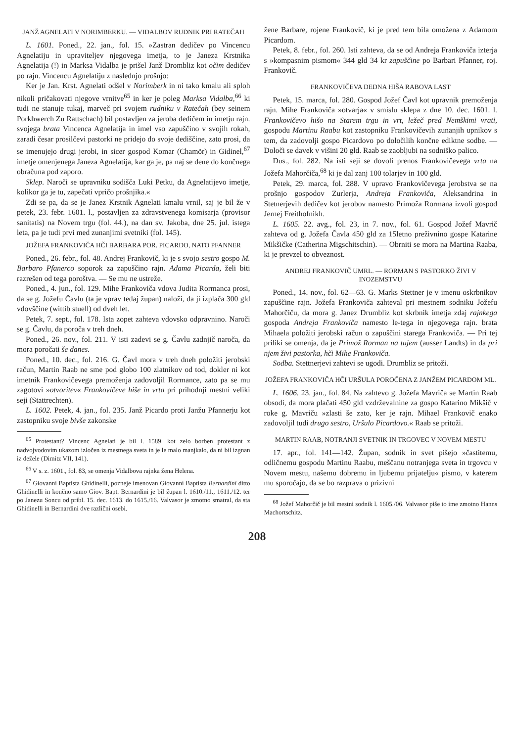JANŽ AGNELATI V NORIMBERKU. — VIDALBOV RUDNIK PRI RATEČAH
L. 1601. Poned., 22. jan., fol. 15. »Zastran dedičev po Vincencu Agnelatiju in upraviteljev njegovega imetja, to je Janeza Krstnika Agnelatija (!) in Marksa Vidalba je prišel Janž Drombliz kot očim dedičev po rajn. Vincencu Agnelatiju z naslednjo prošnjo:
Ker je Jan. Krst. Agnelati odšel v Norimberk in ni tako kmalu ali sploh nikoli pričakovati njegove vrnitve<sup>65</sup> in ker je poleg Marksa Vidalba,<sup>66</sup> ki tudi ne stanuje tukaj, marveč pri svojem rudniku v Ratečah (bey seinem Porkhwerch Zu Rattschach) bil postavljen za jeroba dedičem in imetju rajn. svojega brata Vincenca Agnelatija in imel vso zapuščino v svojih rokah, zaradi česar prosilčevi pastorki ne pridejo do svoje dediščine, zato prosi, da se imenujejo drugi jerobi, in sicer gospod Komar (Chamör) in Gidinel,<sup>67</sup> imetje omenjenega Janeza Agnelatija, kar ga je, pa naj se dene do končnega obračuna pod zaporo.
Sklep. Naroči se upravniku sodišča Luki Petku, da Agnelatijevo imetje, kolikor ga je tu, zapečati vpričo prošnjika.«
Zdi se pa, da se je Janez Krstnik Agnelati kmalu vrnil, saj je bil že v petek, 23. febr. 1601. l., postavljen za zdravstvenega komisarja (provisor sanitatis) na Novem trgu (fol. 44.), na dan sv. Jakoba, dne 25. jul. istega leta, pa je tudi prvi med zunanjimi svetniki (fol. 145).
JOŽEFA FRANKOVIČA HČI BARBARA POR. PICARDO, NATO PFANNER
Poned., 26. febr., fol. 48. Andrej Frankovič, ki je s svojo sestro gospo M. Barbaro Pfanerco soporok za zapuščino rajn. Adama Picarda, želi biti razrešen od tega poroštva. — Se mu ne ustreže.
Poned., 4. jun., fol. 129. Mihe Frankoviča vdova Judita Rormanca prosi, da se g. Jožefu Čavlu (ta je vprav tedaj župan) naloži, da ji izplača 300 gld vdovščine (wittib stuell) od dveh let.
Petek, 7. sept., fol. 178. Ista zopet zahteva vdovsko odpravnino. Naroči se g. Čavlu, da poroča v treh dneh.
Poned., 26. nov., fol. 211. V isti zadevi se g. Čavlu zadnjič naroča, da mora poročati še danes.
Poned., 10. dec., fol. 216. G. Čavl mora v treh dneh položiti jerobski račun, Martin Raab ne sme pod globo 100 zlatnikov od tod, dokler ni kot imetnik Frankovičevega premoženja zadovoljil Rormance, zato pa se mu zagotovi »otvoritev« Frankovičeve hiše in vrta pri prihodnji mestni veliki seji (Stattrechten).
L. 1602. Petek, 4. jan., fol. 235. Janž Picardo proti Janžu Pfannerju kot zastopniku svoje bivše zakonske
<sup>65</sup> Protestant? Vincenc Agnelati je bil l. 1589. kot zelo borben protestant z nadvojvodovim ukazom izločen iz mestnega sveta in je le malo manjkalo, da ni bil izgnan iz dežele (Dimitz VII, 141).
<sup>66</sup> V s. z. 1601., fol. 83, se omenja Vidalbova rajnka žena Helena.
<sup>67</sup> Giovanni Baptista Ghidinelli, pozneje imenovan Giovanni Baptista Bernardini ditto Ghidinelli in končno samo Giov. Bapt. Bernardini je bil župan l. 1610./11., 1611./12. ter po Janezu Soncu od pribl. 15. dec. 1613. do 1615./16. Valvasor je zmotno smatral, da sta Ghidinelli in Bernardini dve različni osebi.
žene Barbare, rojene Frankovič, ki je pred tem bila omožena z Adamom Picardom.
Petek, 8. febr., fol. 260. Isti zahteva, da se od Andreja Frankoviča izterja s »kompasnim pismom« 344 gld 34 kr zapuščine po Barbari Pfanner, roj. Frankovič.
FRANKOVIČEVA DEDNA HIŠA RABOVA LAST
Petek, 15. marca, fol. 280. Gospod Jožef Čavl kot upravnik premoženja rajn. Mihe Frankoviča »otvarja« v smislu sklepa z dne 10. dec. 1601. l. Frankovičevo hišo na Starem trgu in vrt, ležeč pred Nemškimi vrati, gospodu Martinu Raabu kot zastopniku Frankovičevih zunanjih upnikov s tem, da zadovolji gospo Picardovo po določilih končne ediktne sodbe. — Določi se davek v višini 20 gld. Raab se zaobljubi na sodniško palico.
Dus., fol. 282. Na isti seji se dovoli prenos Frankovičevega vrta na Jožefa Mahorčiča,<sup>68</sup> ki je dal zanj 100 tolarjev in 100 gld.
Petek, 29. marca, fol. 288. V upravo Frankovičevega jerobstva se na prošnjo gospodov Zurlerja, Andreja Frankoviča, Aleksandrina in Stetnerjevih dedičev kot jerobov namesto Primoža Rormana izvoli gospod Jernej Freithofnikh.
L. 1605. 22. avg., fol. 23, in 7. nov., fol. 61. Gospod Jožef Mavrič zahteva od g. Jožefa Čavla 450 gld za 15letno preživnino gospe Katarine Mikšičke (Catherina Migschitschin). — Obrniti se mora na Martina Raaba, ki je prevzel to obveznost.
ANDREJ FRANKOVIČ UMRL. — RORMAN S PASTORKO ŽIVI V INOZEMSTVU
Poned., 14. nov., fol. 62—63. G. Marks Stettner je v imenu oskrbnikov zapuščine rajn. Jožefa Frankoviča zahteval pri mestnem sodniku Jožefu Mahorčiču, da mora g. Janez Drumbliz kot skrbnik imetja zdaj rajnkega gospoda Andreja Frankoviča namesto le-tega in njegovega rajn. brata Mihaela položiti jerobski račun o zapuščini starega Frankoviča. — Pri tej priliki se omenja, da je Primož Rorman na tujem (ausser Landts) in da pri njem živi pastorka, hči Mihe Frankoviča.
Sodba. Stettnerjevi zahtevi se ugodi. Drumbliz se pritoži.
JOŽEFA FRANKOVIČA HČI URŠULA POROČENA Z JANŽEM PICARDOM ML.
L. 1606. 23. jan., fol. 84. Na zahtevo g. Jožefa Mavriča se Martin Raab obsodi, da mora plačati 450 gld vzdrževalnine za gospo Katarino Mikšič v roke g. Mavriču »zlasti še zato, ker je rajn. Mihael Frankovič enako zadovoljil tudi drugo sestro, Uršulo Picardovo.« Raab se pritoži.
MARTIN RAAB, NOTRANJI SVETNIK IN TRGOVEC V NOVEM MESTU
17. apr., fol. 141—142. Župan, sodnik in svet pišejo »častitemu, odličnemu gospodu Martinu Raabu, meščanu notranjega sveta in trgovcu v Novem mestu, našemu dobremu in ljubemu prijatelju« pismo, v katerem mu sporočajo, da se bo razprava o prizivni
<sup>68</sup> Jožef Mahorčič je bil mestni sodnik l. 1605./06. Valvasor piše to ime zmotno Hanns Machortschitz.
208